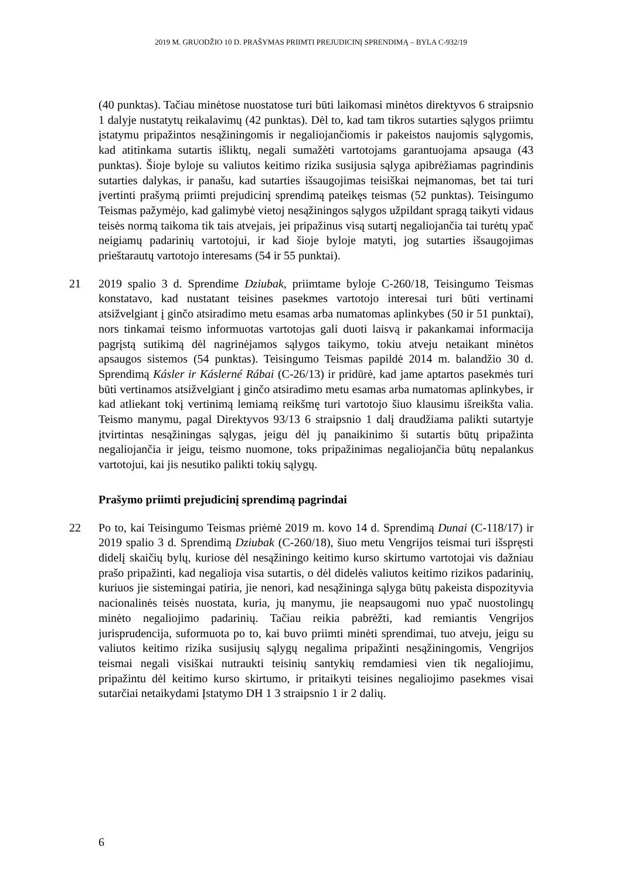2019 M. GRUODŽIO 10 D. PRAŠYMAS PRIIMTI PREJUDICINĮ SPRENDIMĄ – BYLA C-932/19
(40 punktas). Tačiau minėtose nuostatose turi būti laikomasi minėtos direktyvos 6 straipsnio 1 dalyje nustatytų reikalavimų (42 punktas). Dėl to, kad tam tikros sutarties sąlygos priimtu įstatymu pripažintos nesąžiningomis ir negaliojančiomis ir pakeistos naujomis sąlygomis, kad atitinkama sutartis išliktų, negali sumažėti vartotojams garantuojama apsauga (43 punktas). Šioje byloje su valiutos keitimo rizika susijusia sąlyga apibrėžiamas pagrindinis sutarties dalykas, ir panašu, kad sutarties išsaugojimas teisiškai neįmanomas, bet tai turi įvertinti prašymą priimti prejudicinį sprendimą pateikęs teismas (52 punktas). Teisingumo Teismas pažymėjo, kad galimybė vietoj nesąžiningos sąlygos užpildant spragą taikyti vidaus teisės normą taikoma tik tais atvejais, jei pripažinus visą sutartį negaliojančia tai turėtų ypač neigiamų padarinių vartotojui, ir kad šioje byloje matyti, jog sutarties išsaugojimas prieštarautų vartotojo interesams (54 ir 55 punktai).
21 2019 spalio 3 d. Sprendime Dziubak, priimtame byloje C-260/18, Teisingumo Teismas konstatavo, kad nustatant teisines pasekmes vartotojo interesai turi būti vertinami atsižvelgiant į ginčo atsiradimo metu esamas arba numatomas aplinkybes (50 ir 51 punktai), nors tinkamai teismo informuotas vartotojas gali duoti laisvą ir pakankamai informacija pagrįstą sutikimą dėl nagrinėjamos sąlygos taikymo, tokiu atveju netaikant minėtos apsaugos sistemos (54 punktas). Teisingumo Teismas papildė 2014 m. balandžio 30 d. Sprendimą Kásler ir Káslerné Rábai (C-26/13) ir pridūrė, kad jame aptartos pasekmės turi būti vertinamos atsižvelgiant į ginčo atsiradimo metu esamas arba numatomas aplinkybes, ir kad atliekant tokį vertinimą lemiamą reikšmę turi vartotojo šiuo klausimu išreikšta valia. Teismo manymu, pagal Direktyvos 93/13 6 straipsnio 1 dalį draudžiama palikti sutartyje įtvirtintas nesąžiningas sąlygas, jeigu dėl jų panaikinimo ši sutartis būtų pripažinta negaliojančia ir jeigu, teismo nuomone, toks pripažinimas negaliojančia būtų nepalankus vartotojui, kai jis nesutiko palikti tokių sąlygų.
Prašymo priimti prejudicinį sprendimą pagrindai
22 Po to, kai Teisingumo Teismas priėmė 2019 m. kovo 14 d. Sprendimą Dunai (C-118/17) ir 2019 spalio 3 d. Sprendimą Dziubak (C-260/18), šiuo metu Vengrijos teismai turi išspręsti didelį skaičių bylų, kuriose dėl nesąžiningo keitimo kurso skirtumo vartotojai vis dažniau prašo pripažinti, kad negalioja visa sutartis, o dėl didelės valiutos keitimo rizikos padarinių, kuriuos jie sistemingai patiria, jie nenori, kad nesąžininga sąlyga būtų pakeista dispozityvia nacionalinės teisės nuostata, kuria, jų manymu, jie neapsaugomi nuo ypač nuostolingų minėto negaliojimo padarinių. Tačiau reikia pabrėžti, kad remiantis Vengrijos jurisprudencija, suformuota po to, kai buvo priimti minėti sprendimai, tuo atveju, jeigu su valiutos keitimo rizika susijusių sąlygų negalima pripažinti nesąžiningomis, Vengrijos teismai negali visiškai nutraukti teisinių santykių remdamiesi vien tik negaliojimu, pripažintu dėl keitimo kurso skirtumo, ir pritaikyti teisines negaliojimo pasekmes visai sutarčiai netaikydami Įstatymo DH 1 3 straipsnio 1 ir 2 dalių.
6